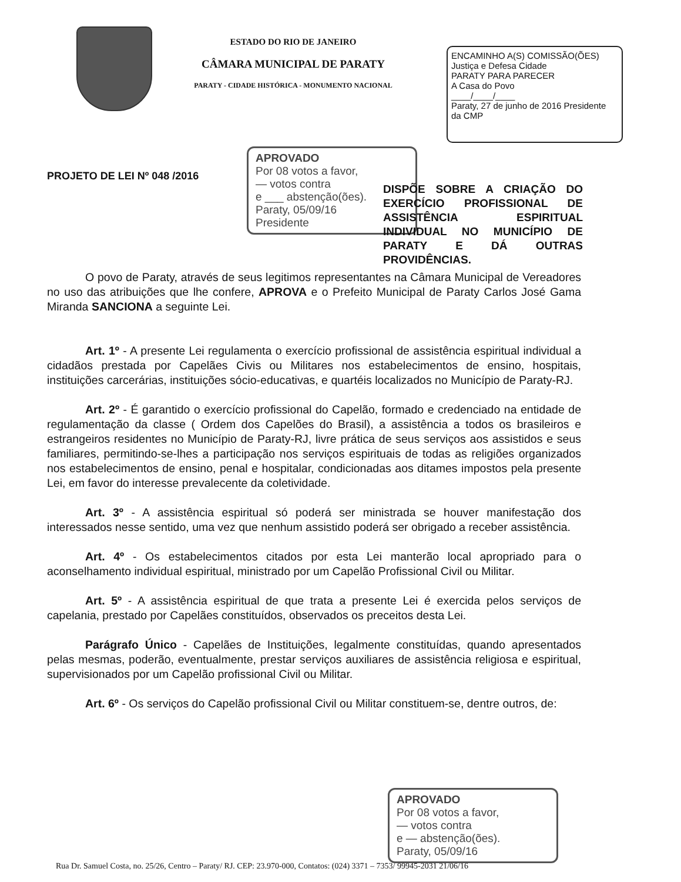ESTADO DO RIO DE JANEIRO
CÂMARA MUNICIPAL DE PARATY
PARATY - CIDADE HISTÓRICA - MONUMENTO NACIONAL
ENCAMINHO A(S) COMISSÃO(ÕES)
Justiça e Defesa Cidade
PARATY PARA PARECER
A Casa do Povo
____/____/____
Paraty, 27 de junho de 2016 Presidente da CMP
PROJETO DE LEI Nº 048 /2016
APROVADO
Por 08 votos a favor,
— votos contra
e ___ abstenção(ões).
Paraty, 05/09/16
Presidente
DISPÕE SOBRE A CRIAÇÃO DO EXERCÍCIO PROFISSIONAL DE ASSISTÊNCIA ESPIRITUAL INDIVIDUAL NO MUNICÍPIO DE PARATY E DÁ OUTRAS PROVIDÊNCIAS.
O povo de Paraty, através de seus legitimos representantes na Câmara Municipal de Vereadores no uso das atribuições que lhe confere, APROVA e o Prefeito Municipal de Paraty Carlos José Gama Miranda SANCIONA a seguinte Lei.
Art. 1º - A presente Lei regulamenta o exercício profissional de assistência espiritual individual a cidadãos prestada por Capelães Civis ou Militares nos estabelecimentos de ensino, hospitais, instituições carcerárias, instituições sócio-educativas, e quartéis localizados no Município de Paraty-RJ.
Art. 2º - É garantido o exercício profissional do Capelão, formado e credenciado na entidade de regulamentação da classe ( Ordem dos Capelões do Brasil), a assistência a todos os brasileiros e estrangeiros residentes no Município de Paraty-RJ, livre prática de seus serviços aos assistidos e seus familiares, permitindo-se-lhes a participação nos serviços espirituais de todas as religiões organizados nos estabelecimentos de ensino, penal e hospitalar, condicionadas aos ditames impostos pela presente Lei, em favor do interesse prevalecente da coletividade.
Art. 3º - A assistência espiritual só poderá ser ministrada se houver manifestação dos interessados nesse sentido, uma vez que nenhum assistido poderá ser obrigado a receber assistência.
Art. 4º - Os estabelecimentos citados por esta Lei manterão local apropriado para o aconselhamento individual espiritual, ministrado por um Capelão Profissional Civil ou Militar.
Art. 5º - A assistência espiritual de que trata a presente Lei é exercida pelos serviços de capelania, prestado por Capelães constituídos, observados os preceitos desta Lei.
Parágrafo Único - Capelães de Instituições, legalmente constituídas, quando apresentados pelas mesmas, poderão, eventualmente, prestar serviços auxiliares de assistência religiosa e espiritual, supervisionados por um Capelão profissional Civil ou Militar.
Art. 6º - Os serviços do Capelão profissional Civil ou Militar constituem-se, dentre outros, de:
APROVADO
Por 08 votos a favor,
— votos contra
e — abstenção(ões).
Paraty, 05/09/16
Rua Dr. Samuel Costa, no. 25/26, Centro – Paraty/ RJ. CEP: 23.970-000, Contatos: (024) 3371 – 7353/ 99945-2031 21/06/16